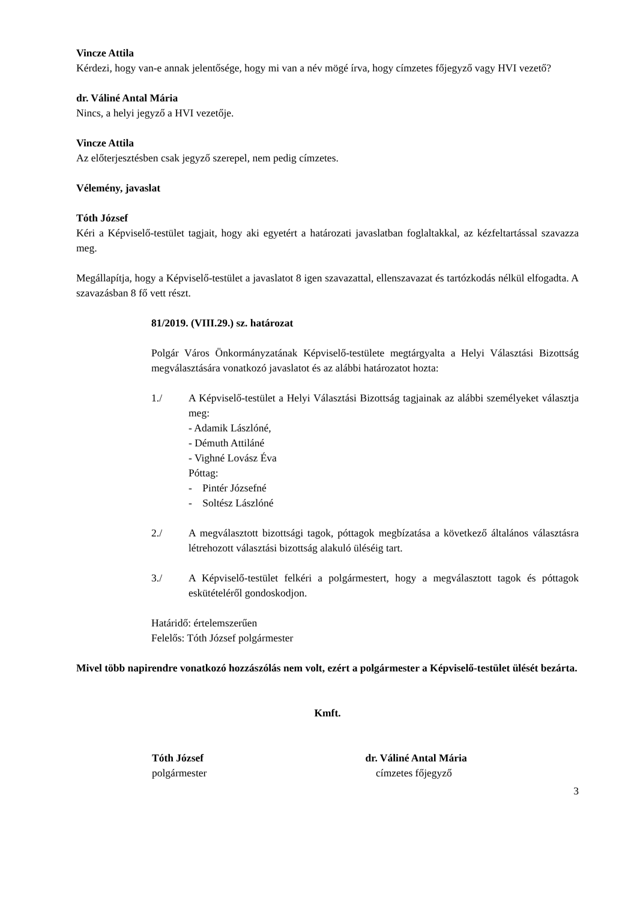Vincze Attila
Kérdezi, hogy van-e annak jelentősége, hogy mi van a név mögé írva, hogy címzetes főjegyző vagy HVI vezető?
dr. Váliné Antal Mária
Nincs, a helyi jegyző a HVI vezetője.
Vincze Attila
Az előterjesztésben csak jegyző szerepel, nem pedig címzetes.
Vélemény, javaslat
Tóth József
Kéri a Képviselő-testület tagjait, hogy aki egyetért a határozati javaslatban foglaltakkal, az kézfeltartással szavazza meg.
Megállapítja, hogy a Képviselő-testület a javaslatot 8 igen szavazattal, ellenszavazat és tartózkodás nélkül elfogadta. A szavazásban 8 fő vett részt.
81/2019. (VIII.29.) sz. határozat
Polgár Város Önkormányzatának Képviselő-testülete megtárgyalta a Helyi Választási Bizottság megválasztására vonatkozó javaslatot és az alábbi határozatot hozta:
1./ A Képviselő-testület a Helyi Választási Bizottság tagjainak az alábbi személyeket választja meg:
- Adamik Lászlóné,
- Démuth Attiláné
- Vighné Lovász Éva
Póttag:
- Pintér Józsefné
- Soltész Lászlóné
2./ A megválasztott bizottsági tagok, póttagok megbízatása a következő általános választásra létrehozott választási bizottság alakuló üléséig tart.
3./ A Képviselő-testület felkéri a polgármestert, hogy a megválasztott tagok és póttagok eskütételéről gondoskodjon.
Határidő: értelemszerűen
Felelős: Tóth József polgármester
Mivel több napirendre vonatkozó hozzászólás nem volt, ezért a polgármester a Képviselő-testület ülését bezárta.
Kmft.
Tóth József
polgármester
dr. Váliné Antal Mária
címzetes főjegyző
3